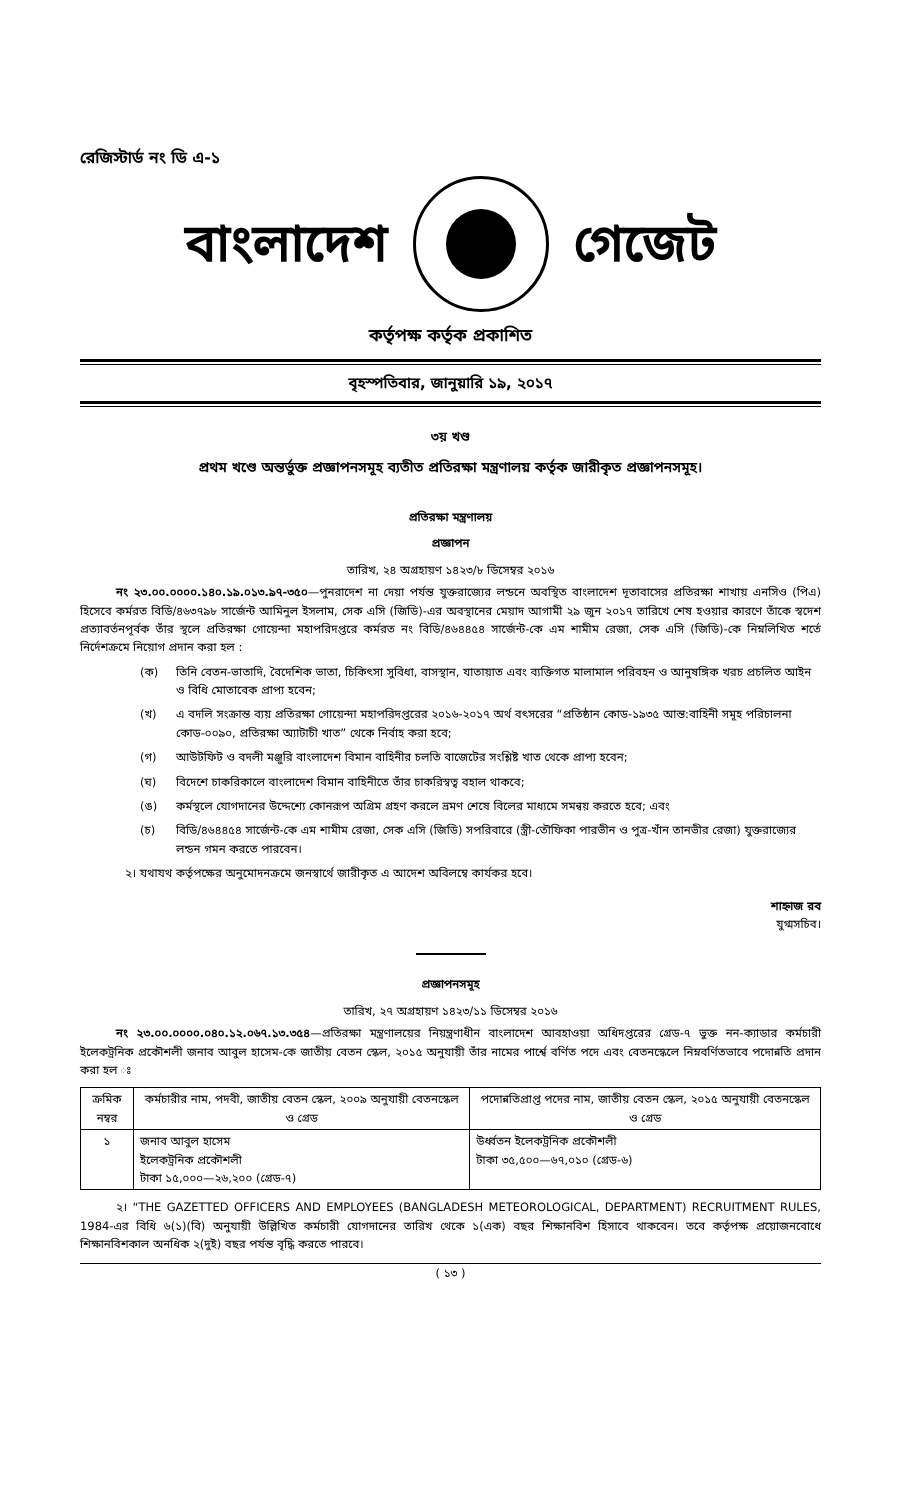রেজিস্টার্ড নং ডি এ-১
বাংলাদেশ গেজেট
কর্তৃপক্ষ কর্তৃক প্রকাশিত
বৃহস্পতিবার, জানুয়ারি ১৯, ২০১৭
৩য় খণ্ড
প্রথম খণ্ডে অন্তর্ভুক্ত প্রজ্ঞাপনসমূহ ব্যতীত প্রতিরক্ষা মন্ত্রণালয় কর্তৃক জারীকৃত প্রজ্ঞাপনসমূহ।
প্রতিরক্ষা মন্ত্রণালয়
প্রজ্ঞাপন
তারিখ, ২৪ অগ্রহায়ণ ১৪২৩/৮ ডিসেম্বর ২০১৬
নং ২৩.০০.০০০০.১৪০.১৯.০১৩.৯৭-৩৫০—পুনরাদেশ না দেয়া পর্যন্ত যুক্তরাজ্যের লন্ডনে অবস্থিত বাংলাদেশ দূতাবাসের প্রতিরক্ষা শাখায় এনসিও (পিএ) হিসেবে কর্মরত বিডি/৪৬৩৭৯৮ সার্জেন্ট আমিনুল ইসলাম, সেক এসি (জিডি)-এর অবস্থানের মেয়াদ আগামী ২৯ জুন ২০১৭ তারিখে শেষ হওয়ার কারণে তাঁকে স্বদেশ প্রত্যাবর্তনপূর্বক তাঁর স্থলে প্রতিরক্ষা গোয়েন্দা মহাপরিদপ্তরে কর্মরত নং বিডি/৪৬৪৪৫৪ সার্জেন্ট-কে এম শামীম রেজা, সেক এসি (জিডি)-কে নিম্নলিখিত শর্তে নির্দেশক্রমে নিয়োগ প্রদান করা হল :
(ক) তিনি বেতন-ভাতাদি, বৈদেশিক ভাতা, চিকিৎসা সুবিধা, বাসস্থান, যাতায়াত এবং ব্যক্তিগত মালামাল পরিবহন ও আনুষঙ্গিক খরচ প্রচলিত আইন ও বিধি মোতাবেক প্রাপ্য হবেন;
(খ) এ বদলি সংক্রান্ত ব্যয় প্রতিরক্ষা গোয়েন্দা মহাপরিদপ্তরের ২০১৬-২০১৭ অর্থ বৎসরের “প্রতিষ্ঠান কোড-১৯৩৫ আন্ত:বাহিনী সমূহ পরিচালনা কোড-০০৯০, প্রতিরক্ষা অ্যাটাচী খাত” থেকে নির্বাহ করা হবে;
(গ) আউটফিট ও বদলী মঞ্জুরি বাংলাদেশ বিমান বাহিনীর চলতি বাজেটের সংশ্লিষ্ট খাত থেকে প্রাপ্য হবেন;
(ঘ) বিদেশে চাকরিকালে বাংলাদেশ বিমান বাহিনীতে তাঁর চাকরিস্বত্ব বহাল থাকবে;
(ঙ) কর্মস্থলে যোগদানের উদ্দেশ্যে কোনরূপ অগ্রিম গ্রহণ করলে ভ্রমণ শেষে বিলের মাধ্যমে সমন্বয় করতে হবে; এবং
(চ) বিডি/৪৬৪৪৫৪ সার্জেন্ট-কে এম শামীম রেজা, সেক এসি (জিডি) সপরিবারে (স্ত্রী-তৌফিকা পারভীন ও পুত্র-খাঁন তানভীর রেজা) যুক্তরাজ্যের লন্ডন গমন করতে পারবেন।
২। যথাযথ কর্তৃপক্ষের অনুমোদনক্রমে জনস্বার্থে জারীকৃত এ আদেশ অবিলম্বে কার্যকর হবে।
শাহ্নাজ রব
যুগ্মসচিব।
প্রজ্ঞাপনসমূহ
তারিখ, ২৭ অগ্রহায়ণ ১৪২৩/১১ ডিসেম্বর ২০১৬
নং ২৩.০০.০০০০.০৪০.১২.০৬৭.১৩.৩৫৪—প্রতিরক্ষা মন্ত্রণালয়ের নিয়ন্ত্রণাধীন বাংলাদেশ আবহাওয়া অধিদপ্তরের গ্রেড-৭ ভুক্ত নন-ক্যাডার কর্মচারী ইলেকট্রনিক প্রকৌশলী জনাব আবুল হাসেম-কে জাতীয় বেতন স্কেল, ২০১৫ অনুযায়ী তাঁর নামের পার্শ্বে বর্ণিত পদে এবং বেতনস্কেলে নিম্নবর্ণিতভাবে পদোন্নতি প্রদান করা হল ঃ
| ক্রমিক নম্বর | কর্মচারীর নাম, পদবী, জাতীয় বেতন স্কেল, ২০০৯ অনুযায়ী বেতনস্কেল ও গ্রেড | পদোন্নতিপ্রাপ্ত পদের নাম, জাতীয় বেতন স্কেল, ২০১৫ অনুযায়ী বেতনস্কেল ও গ্রেড |
| --- | --- | --- |
| ১ | জনাব আবুল হাসেম ইলেকট্রনিক প্রকৌশলী টাকা ১৫,০০০—২৬,২০০ (গ্রেড-৭) | উর্ধ্বতন ইলেকট্রনিক প্রকৌশলী টাকা ৩৫,৫০০—৬৭,০১০ (গ্রেড-৬) |
২। “THE GAZETTED OFFICERS AND EMPLOYEES (BANGLADESH METEOROLOGICAL, DEPARTMENT) RECRUITMENT RULES, 1984-এর বিধি ৬(১)(বি) অনুযায়ী উল্লিখিত কর্মচারী যোগদানের তারিখ থেকে ১(এক) বছর শিক্ষানবিশ হিসাবে থাকবেন। তবে কর্তৃপক্ষ প্রয়োজনবোধে শিক্ষানবিশকাল অনধিক ২(দুই) বছর পর্যন্ত বৃদ্ধি করতে পারবে।
( ১৩ )